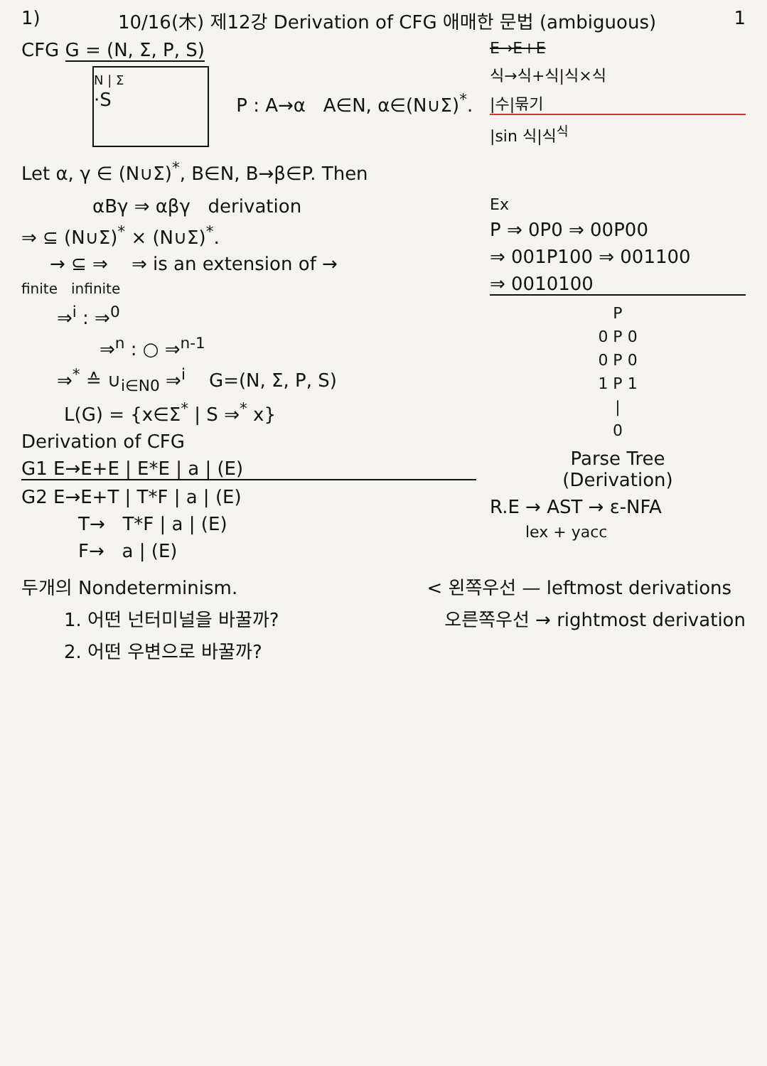1) 10/16(木) 제12강 Derivation of CFG 애매한 문법 (ambiguous) 1
CFG G = (N, Σ, P, S)
N | Σ
·S P : A→α A∈N, α∈(N∪Σ)<sup>*</sup>.
E→E+E
식→식+식|식×식
|수|묶기
|sin 식|식<sup>식</sup>
Let α, γ ∈ (N∪Σ)<sup>*</sup>, B∈N, B→β∈P. Then
αBγ ⇒ αβγ derivation
⇒ ⊆ (N∪Σ)<sup>*</sup> × (N∪Σ)<sup>*</sup>.
→ ⊆ ⇒ ⇒ is an extension of →
finite infinite
⇒<sup>i</sup> : ⇒<sup>0</sup>
⇒<sup>n</sup> : ○ ⇒<sup>n-1</sup>
⇒<sup>*</sup> ≙ ∪<sub>i∈N0</sub> ⇒<sup>i</sup> G=(N, Σ, P, S)
L(G) = {x∈Σ<sup>*</sup> | S ⇒<sup>*</sup> x}
Derivation of CFG
G1 E→E+E | E*E | a | (E)
G2 E→E+T | T*F | a | (E)
T→ T*F | a | (E)
F→ a | (E)
Ex
P ⇒ 0P0 ⇒ 00P00
⇒ 001P100 ⇒ 001100
⇒ 0010100
P
0 P 0
0 P 0
1 P 1
|
0
Parse Tree
(Derivation)
R.E → AST → ε-NFA
lex + yacc
두개의 Nondeterminism.
1. 어떤 넌터미널을 바꿀까?
2. 어떤 우변으로 바꿀까?
< 왼쪽우선 — leftmost derivations
오른쪽우선 → rightmost derivation